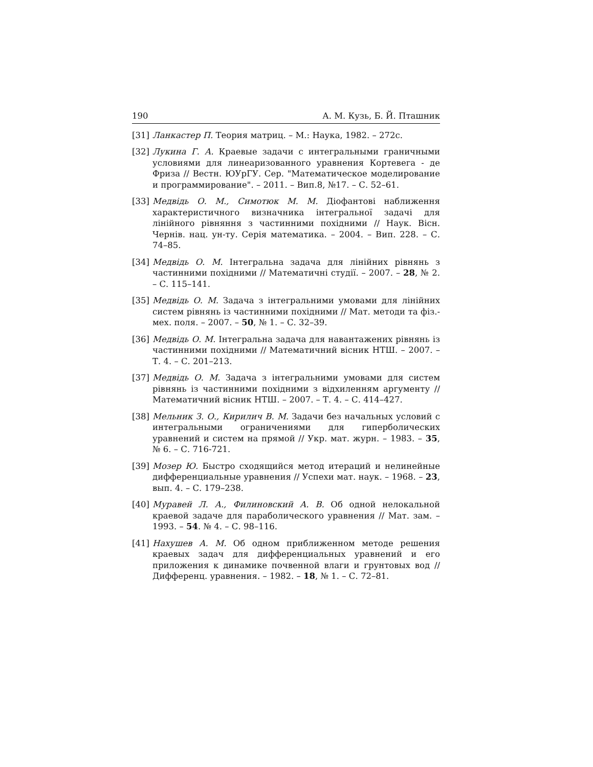190 А. М. Кузь, Б. Й. Пташник
[31] Ланкастер П. Теория матриц. – М.: Наука, 1982. – 272с.
[32] Лукина Г. А. Краевые задачи с интегральными граничными условиями для линеаризованного уравнения Кортевега - де Фриза // Вестн. ЮУрГУ. Сер. "Математическое моделирование и программирование". – 2011. – Вип.8, №17. – С. 52–61.
[33] Медвідь О. М., Симотюк М. М. Діофантові наближення характеристичного визначника інтегральної задачі для лінійного рівняння з частинними похідними // Наук. Вісн. Чернів. нац. ун-ту. Серія математика. – 2004. – Вип. 228. – С. 74–85.
[34] Медвідь О. М. Інтегральна задача для лінійних рівнянь з частинними похідними // Математичні студії. – 2007. – 28, № 2. – С. 115–141.
[35] Медвідь О. М. Задача з інтегральними умовами для лінійних систем рівнянь із частинними похідними // Мат. методи та фіз.-мех. поля. – 2007. – 50, № 1. – С. 32–39.
[36] Медвідь О. М. Інтегральна задача для навантажених рівнянь із частинними похідними // Математичний вісник НТШ. – 2007. – Т. 4. – С. 201–213.
[37] Медвідь О. М. Задача з інтегральними умовами для систем рівнянь із частинними похідними з відхиленням аргументу // Математичний вісник НТШ. – 2007. – Т. 4. – С. 414–427.
[38] Мельник З. О., Кирилич В. М. Задачи без начальных условий с интегральными ограничениями для гиперболических уравнений и систем на прямой // Укр. мат. журн. – 1983. – 35, № 6. – С. 716-721.
[39] Мозер Ю. Быстро сходящийся метод итераций и нелинейные дифференциальные уравнения // Успехи мат. наук. – 1968. – 23, вып. 4. – С. 179–238.
[40] Муравей Л. А., Филиновский А. В. Об одной нелокальной краевой задаче для параболического уравнения // Мат. зам. – 1993. – 54. № 4. – С. 98–116.
[41] Нахушев А. М. Об одном приближенном методе решения краевых задач для дифференциальных уравнений и его приложения к динамике почвенной влаги и грунтовых вод // Дифференц. уравнения. – 1982. – 18, № 1. – С. 72–81.